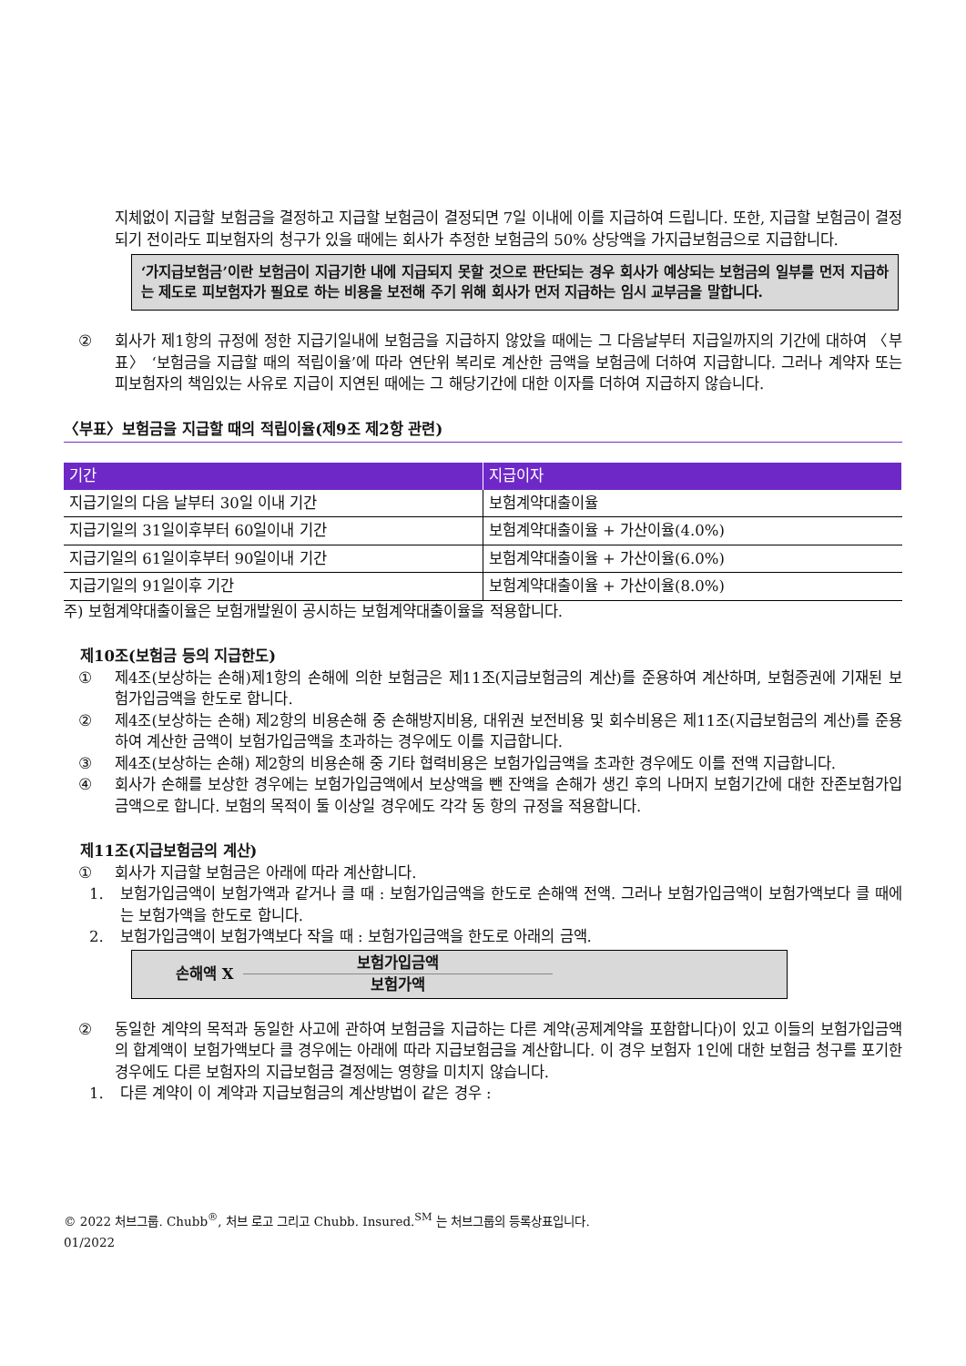지체없이 지급할 보험금을 결정하고 지급할 보험금이 결정되면 7일 이내에 이를 지급하여 드립니다. 또한, 지급할 보험금이 결정되기 전이라도 피보험자의 청구가 있을 때에는 회사가 추정한 보험금의 50% 상당액을 가지급보험금으로 지급합니다.
‘가지급보험금’이란 보험금이 지급기한 내에 지급되지 못할 것으로 판단되는 경우 회사가 예상되는 보험금의 일부를 먼저 지급하는 제도로 피보험자가 필요로 하는 비용을 보전해 주기 위해 회사가 먼저 지급하는 임시 교부금을 말합니다.
② 회사가 제1항의 규정에 정한 지급기일내에 보험금을 지급하지 않았을 때에는 그 다음날부터 지급일까지의 기간에 대하여 〈부표〉 ‘보험금을 지급할 때의 적립이율’에 따라 연단위 복리로 계산한 금액을 보험금에 더하여 지급합니다. 그러나 계약자 또는 피보험자의 책임있는 사유로 지급이 지연된 때에는 그 해당기간에 대한 이자를 더하여 지급하지 않습니다.
〈부표〉보험금을 지급할 때의 적립이율(제9조 제2항 관련)
| 기간 | 지급이자 |
| --- | --- |
| 지급기일의 다음 날부터 30일 이내 기간 | 보험계약대출이율 |
| 지급기일의 31일이후부터 60일이내 기간 | 보험계약대출이율 + 가산이율(4.0%) |
| 지급기일의 61일이후부터 90일이내 기간 | 보험계약대출이율 + 가산이율(6.0%) |
| 지급기일의 91일이후 기간 | 보험계약대출이율 + 가산이율(8.0%) |
주) 보험계약대출이율은 보험개발원이 공시하는 보험계약대출이율을 적용합니다.
제10조(보험금 등의 지급한도)
① 제4조(보상하는 손해)제1항의 손해에 의한 보험금은 제11조(지급보험금의 계산)를 준용하여 계산하며, 보험증권에 기재된 보험가입금액을 한도로 합니다.
② 제4조(보상하는 손해) 제2항의 비용손해 중 손해방지비용, 대위권 보전비용 및 회수비용은 제11조(지급보험금의 계산)를 준용하여 계산한 금액이 보험가입금액을 초과하는 경우에도 이를 지급합니다.
③ 제4조(보상하는 손해) 제2항의 비용손해 중 기타 협력비용은 보험가입금액을 초과한 경우에도 이를 전액 지급합니다.
④ 회사가 손해를 보상한 경우에는 보험가입금액에서 보상액을 뺀 잔액을 손해가 생긴 후의 나머지 보험기간에 대한 잔존보험가입금액으로 합니다. 보험의 목적이 둘 이상일 경우에도 각각 동 항의 규정을 적용합니다.
제11조(지급보험금의 계산)
① 회사가 지급할 보험금은 아래에 따라 계산합니다.
1. 보험가입금액이 보험가액과 같거나 클 때 : 보험가입금액을 한도로 손해액 전액. 그러나 보험가입금액이 보험가액보다 클 때에는 보험가액을 한도로 합니다.
2. 보험가입금액이 보험가액보다 작을 때 : 보험가입금액을 한도로 아래의 금액.
손해액 X 보험가입금액
보험가액
② 동일한 계약의 목적과 동일한 사고에 관하여 보험금을 지급하는 다른 계약(공제계약을 포함합니다)이 있고 이들의 보험가입금액의 합계액이 보험가액보다 클 경우에는 아래에 따라 지급보험금을 계산합니다. 이 경우 보험자 1인에 대한 보험금 청구를 포기한 경우에도 다른 보험자의 지급보험금 결정에는 영향을 미치지 않습니다.
1. 다른 계약이 이 계약과 지급보험금의 계산방법이 같은 경우 :
© 2022 처브그룹. Chubb<sup>®</sup>, 처브 로고 그리고 Chubb. Insured.<sup>SM</sup> 는 처브그룹의 등록상표입니다.
01/2022